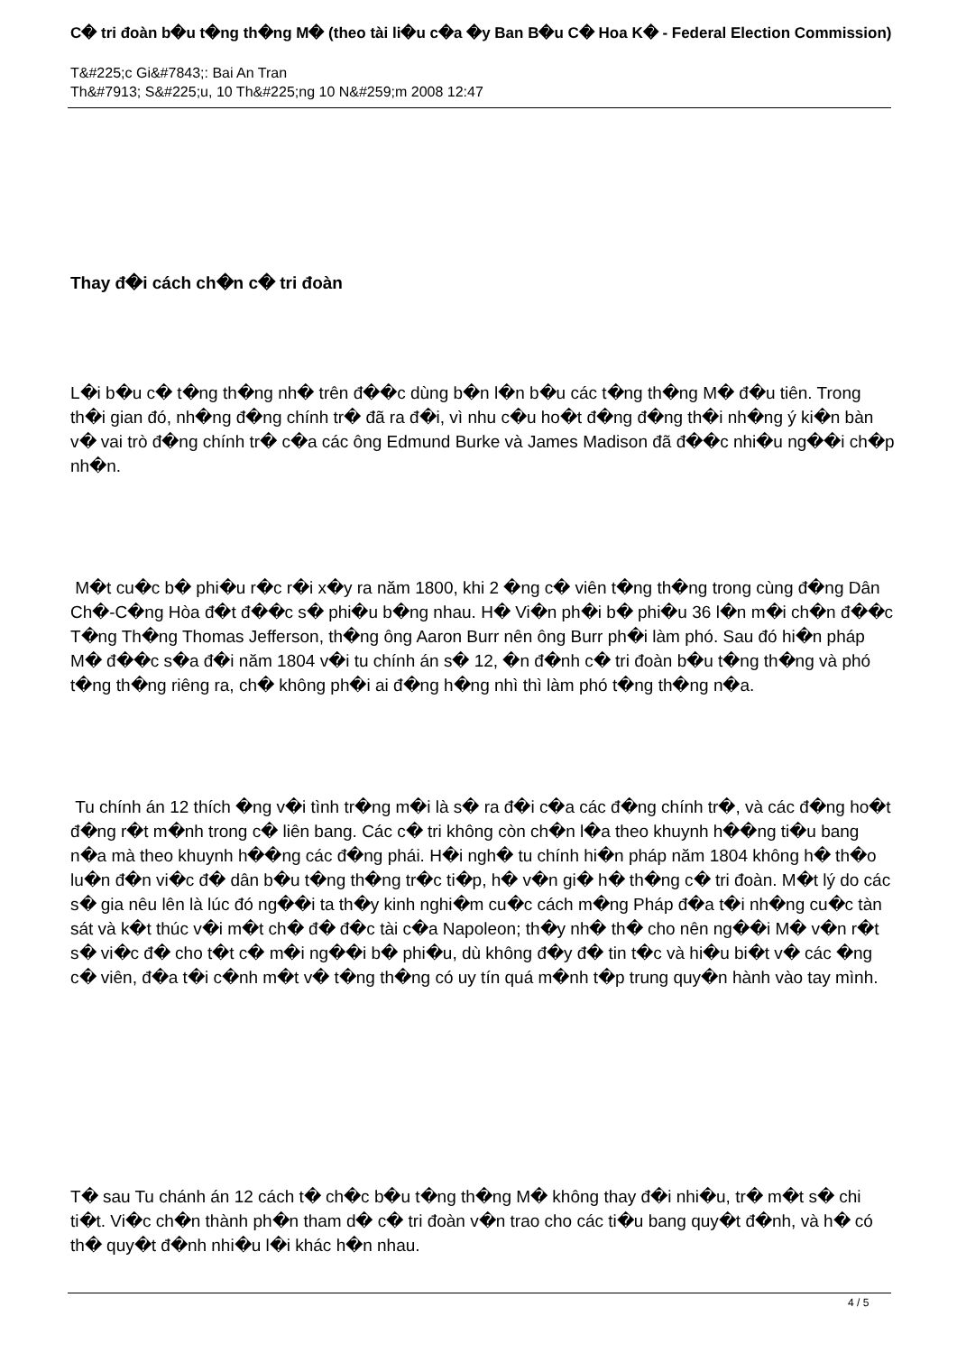C� tri đoàn b�u t�ng th�ng M� (theo tài li�u c�a �y Ban B�u C� Hoa K� - Federal Election Commission)
T&#225;c Gi&#7843;: Bai An Tran
Th&#7913; S&#225;u, 10 Th&#225;ng 10 N&#259;m 2008 12:47
Thay đ�i cách ch�n c� tri đoàn
L�i b�u c� t�ng th�ng nh� trên đ��c dùng b�n l�n b�u các t�ng th�ng M� đ�u tiên. Trong th�i gian đó, nh�ng đ�ng chính tr� đã ra đ�i, vì nhu c�u ho�t đ�ng đ�ng th�i nh�ng ý ki�n bàn v� vai trò đ�ng chính tr� c�a các ông Edmund Burke và James Madison đã đ��c nhi�u ng��i ch�p nh�n.
M�t cu�c b� phi�u r�c r�i x�y ra năm 1800, khi 2 �ng c� viên t�ng th�ng trong cùng đ�ng Dân Ch�-C�ng Hòa đ�t đ��c s� phi�u b�ng nhau. H� Vi�n ph�i b� phi�u 36 l�n m�i ch�n đ��c T�ng Th�ng Thomas Jefferson, th�ng ông Aaron Burr nên ông Burr ph�i làm phó. Sau đó hi�n pháp M� đ��c s�a đ�i năm 1804 v�i tu chính án s� 12, �n đ�nh c� tri đoàn b�u t�ng th�ng và phó t�ng th�ng riêng ra, ch� không ph�i ai đ�ng h�ng nhì thì làm phó t�ng th�ng n�a.
Tu chính án 12 thích �ng v�i tình tr�ng m�i là s� ra đ�i c�a các đ�ng chính tr�, và các đ�ng ho�t đ�ng r�t m�nh trong c� liên bang. Các c� tri không còn ch�n l�a theo khuynh h��ng ti�u bang n�a mà theo khuynh h��ng các đ�ng phái. H�i ngh� tu chính hi�n pháp năm 1804 không h� th�o lu�n đ�n vi�c đ� dân b�u t�ng th�ng tr�c ti�p, h� v�n gi� h� th�ng c� tri đoàn. M�t lý do các s� gia nêu lên là lúc đó ng��i ta th�y kinh nghi�m cu�c cách m�ng Pháp đ�a t�i nh�ng cu�c tàn sát và k�t thúc v�i m�t ch� đ� đ�c tài c�a Napoleon; th�y nh� th� cho nên ng��i M� v�n r�t s� vi�c đ� cho t�t c� m�i ng��i b� phi�u, dù không đ�y đ� tin t�c và hi�u bi�t v� các �ng c� viên, đ�a t�i c�nh m�t v� t�ng th�ng có uy tín quá m�nh t�p trung quy�n hành vào tay mình.
T� sau Tu chánh án 12 cách t� ch�c b�u t�ng th�ng M� không thay đ�i nhi�u, tr� m�t s� chi ti�t. Vi�c ch�n thành ph�n tham d� c� tri đoàn v�n trao cho các ti�u bang quy�t đ�nh, và h� có th� quy�t đ�nh nhi�u l�i khác h�n nhau.
4 / 5